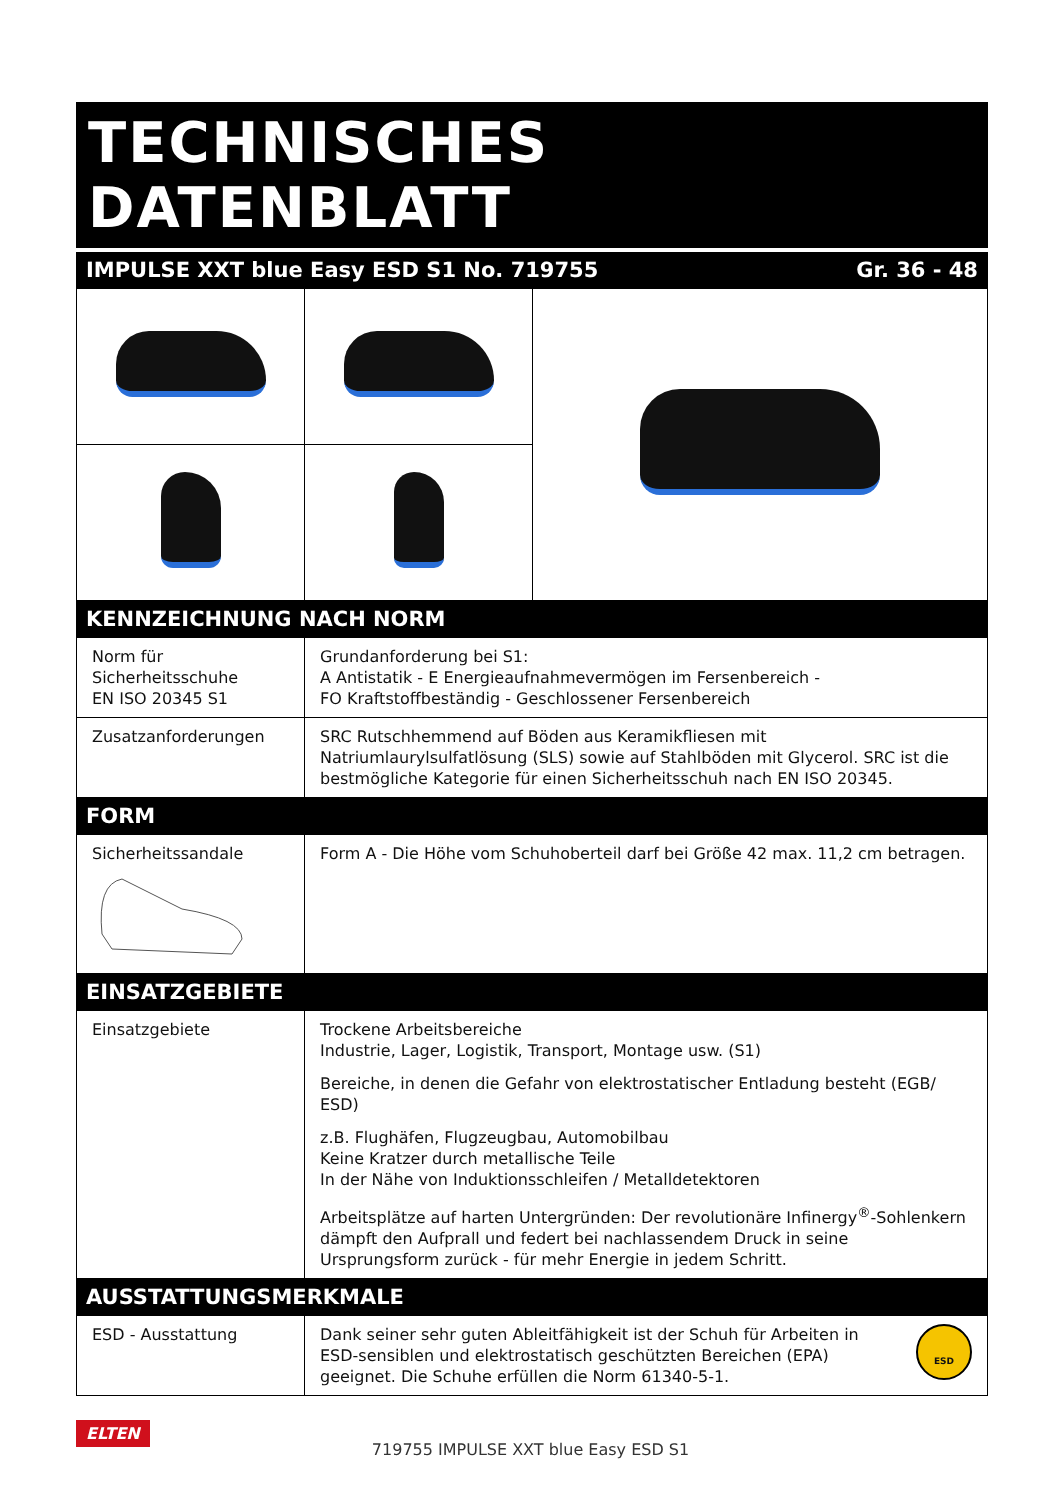TECHNISCHES DATENBLATT
IMPULSE XXT blue Easy ESD S1 No. 719755 Gr. 36 - 48
KENNZEICHNUNG NACH NORM
| Norm für Sicherheitsschuhe EN ISO 20345 S1 | Grundanforderung bei S1: A Antistatik - E Energieaufnahmevermögen im Fersenbereich - FO Kraftstoffbeständig - Geschlossener Fersenbereich |
| Zusatzanforderungen | SRC Rutschhemmend auf Böden aus Keramikfliesen mit Natriumlaurylsulfatlösung (SLS) sowie auf Stahlböden mit Glycerol. SRC ist die bestmögliche Kategorie für einen Sicherheitsschuh nach EN ISO 20345. |
FORM
| Sicherheitssandale | Form A - Die Höhe vom Schuhoberteil darf bei Größe 42 max. 11,2 cm betragen. |
EINSATZGEBIETE
| Einsatzgebiete | Trockene Arbeitsbereiche Industrie, Lager, Logistik, Transport, Montage usw. (S1) Bereiche, in denen die Gefahr von elektrostatischer Entladung besteht (EGB/ ESD) z.B. Flughäfen, Flugzeugbau, Automobilbau Keine Kratzer durch metallische Teile In der Nähe von Induktionsschleifen / Metalldetektoren Arbeitsplätze auf harten Untergründen: Der revolutionäre Infinergy<sup>®</sup>-Sohlenkern dämpft den Aufprall und federt bei nachlassendem Druck in seine Ursprungsform zurück - für mehr Energie in jedem Schritt. |
AUSSTATTUNGSMERKMALE
| ESD - Ausstattung | Dank seiner sehr guten Ableitfähigkeit ist der Schuh für Arbeiten in ESD-sensiblen und elektrostatisch geschützten Bereichen (EPA) geeignet. Die Schuhe erfüllen die Norm 61340-5-1. ESD |
ELTEN
719755 IMPULSE XXT blue Easy ESD S1